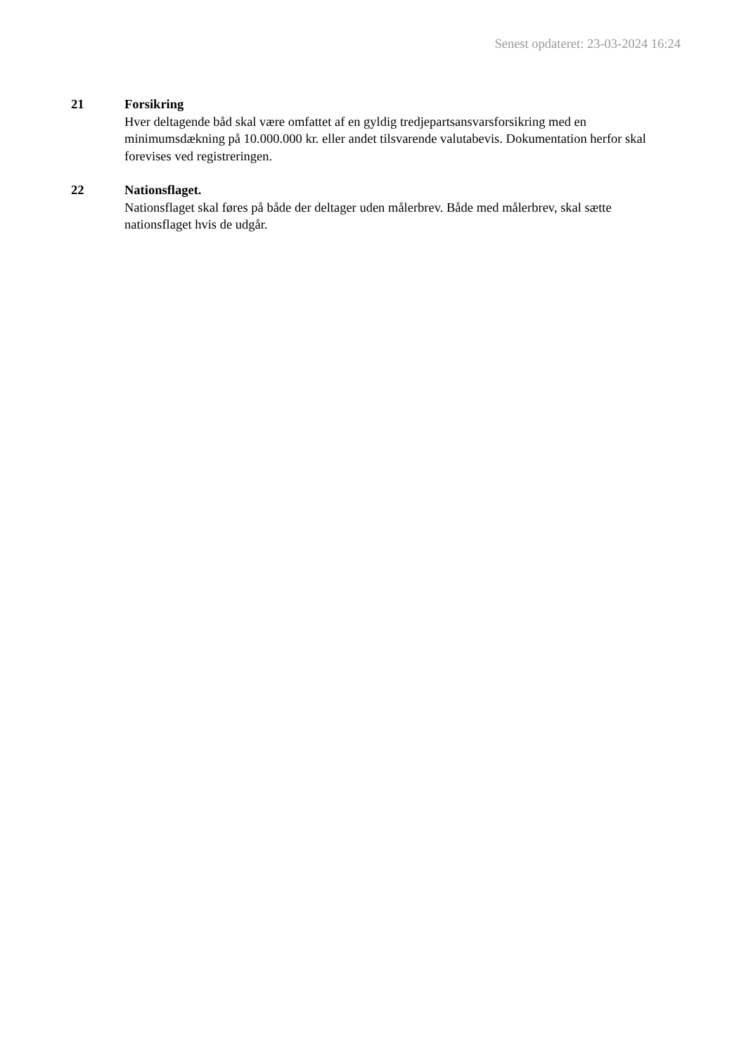Senest opdateret: 23-03-2024 16:24
21 Forsikring
Hver deltagende båd skal være omfattet af en gyldig tredjepartsansvarsforsikring med en minimumsdækning på 10.000.000 kr. eller andet tilsvarende valutabevis. Dokumentation herfor skal forevises ved registreringen.
22 Nationsflaget.
Nationsflaget skal føres på både der deltager uden målerbrev. Både med målerbrev, skal sætte nationsflaget hvis de udgår.